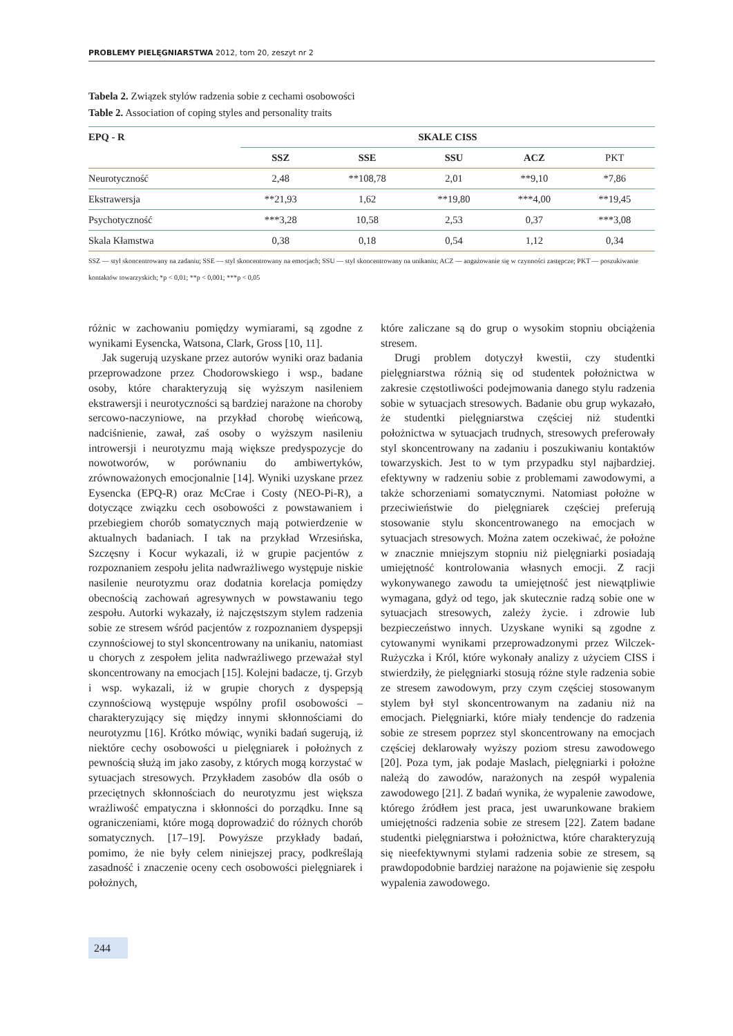PROBLEMY PIELĘGNIARSTWA 2012, tom 20, zeszyt nr 2
Tabela 2. Związek stylów radzenia sobie z cechami osobowości
Table 2. Association of coping styles and personality traits
| EPQ - R | SKALE CISS | | | | |
| --- | --- | --- | --- | --- | --- |
| | SSZ | SSE | SSU | ACZ | PKT |
| Neurotyczność | 2,48 | **108,78 | 2,01 | **9,10 | *7,86 |
| Ekstrawersja | **21,93 | 1,62 | **19,80 | ***4,00 | **19,45 |
| Psychotyczność | ***3,28 | 10,58 | 2,53 | 0,37 | ***3,08 |
| Skala Kłamstwa | 0,38 | 0,18 | 0,54 | 1,12 | 0,34 |
SSZ — styl skoncentrowany na zadaniu; SSE — styl skoncentrowany na emocjach; SSU — styl skoncentrowany na unikaniu; ACZ — angażowanie się w czynności zastępcze; PKT — poszukiwanie kontaktów towarzyskich; *p < 0,01; **p < 0,001; ***p < 0,05
różnic w zachowaniu pomiędzy wymiarami, są zgodne z wynikami Eysencka, Watsona, Clark, Gross [10, 11].
Jak sugerują uzyskane przez autorów wyniki oraz badania przeprowadzone przez Chodorowskiego i wsp., badane osoby, które charakteryzują się wyższym nasileniem ekstrawersji i neurotyczności są bardziej narażone na choroby sercowo-naczyniowe, na przykład chorobę wieńcową, nadciśnienie, zawał, zaś osoby o wyższym nasileniu introwersji i neurotyzmu mają większe predyspozycje do nowotworów, w porównaniu do ambiwertyków, zrównoważonych emocjonalnie [14]. Wyniki uzyskane przez Eysencka (EPQ-R) oraz McCrae i Costy (NEO-Pi-R), a dotyczące związku cech osobowości z powstawaniem i przebiegiem chorób somatycznych mają potwierdzenie w aktualnych badaniach. I tak na przykład Wrzesińska, Szczęsny i Kocur wykazali, iż w grupie pacjentów z rozpoznaniem zespołu jelita nadwrażliwego występuje niskie nasilenie neurotyzmu oraz dodatnia korelacja pomiędzy obecnością zachowań agresywnych w powstawaniu tego zespołu. Autorki wykazały, iż najczęstszym stylem radzenia sobie ze stresem wśród pacjentów z rozpoznaniem dyspepsji czynnościowej to styl skoncentrowany na unikaniu, natomiast u chorych z zespołem jelita nadwrażliwego przeważał styl skoncentrowany na emocjach [15]. Kolejni badacze, tj. Grzyb i wsp. wykazali, iż w grupie chorych z dyspepsją czynnościową występuje wspólny profil osobowości – charakteryzujący się między innymi skłonnościami do neurotyzmu [16]. Krótko mówiąc, wyniki badań sugerują, iż niektóre cechy osobowości u pielęgniarek i położnych z pewnością służą im jako zasoby, z których mogą korzystać w sytuacjach stresowych. Przykładem zasobów dla osób o przeciętnych skłonnościach do neurotyzmu jest większa wrażliwość empatyczna i skłonności do porządku. Inne są ograniczeniami, które mogą doprowadzić do różnych chorób somatycznych. [17–19]. Powyższe przykłady badań, pomimo, że nie były celem niniejszej pracy, podkreślają zasadność i znaczenie oceny cech osobowości pielęgniarek i położnych,
które zaliczane są do grup o wysokim stopniu obciążenia stresem.
Drugi problem dotyczył kwestii, czy studentki pielęgniarstwa różnią się od studentek położnictwa w zakresie częstotliwości podejmowania danego stylu radzenia sobie w sytuacjach stresowych. Badanie obu grup wykazało, że studentki pielęgniarstwa częściej niż studentki położnictwa w sytuacjach trudnych, stresowych preferowały styl skoncentrowany na zadaniu i poszukiwaniu kontaktów towarzyskich. Jest to w tym przypadku styl najbardziej. efektywny w radzeniu sobie z problemami zawodowymi, a także schorzeniami somatycznymi. Natomiast położne w przeciwieństwie do pielęgniarek częściej preferują stosowanie stylu skoncentrowanego na emocjach w sytuacjach stresowych. Można zatem oczekiwać, że położne w znacznie mniejszym stopniu niż pielęgniarki posiadają umiejętność kontrolowania własnych emocji. Z racji wykonywanego zawodu ta umiejętność jest niewątpliwie wymagana, gdyż od tego, jak skutecznie radzą sobie one w sytuacjach stresowych, zależy życie. i zdrowie lub bezpieczeństwo innych. Uzyskane wyniki są zgodne z cytowanymi wynikami przeprowadzonymi przez Wilczek-Rużyczka i Król, które wykonały analizy z użyciem CISS i stwierdziły, że pielęgniarki stosują różne style radzenia sobie ze stresem zawodowym, przy czym częściej stosowanym stylem był styl skoncentrowanym na zadaniu niż na emocjach. Pielęgniarki, które miały tendencje do radzenia sobie ze stresem poprzez styl skoncentrowany na emocjach częściej deklarowały wyższy poziom stresu zawodowego [20]. Poza tym, jak podaje Maslach, pielęgniarki i położne należą do zawodów, narażonych na zespół wypalenia zawodowego [21]. Z badań wynika, że wypalenie zawodowe, którego źródłem jest praca, jest uwarunkowane brakiem umiejętności radzenia sobie ze stresem [22]. Zatem badane studentki pielęgniarstwa i położnictwa, które charakteryzują się nieefektywnymi stylami radzenia sobie ze stresem, są prawdopodobnie bardziej narażone na pojawienie się zespołu wypalenia zawodowego.
244